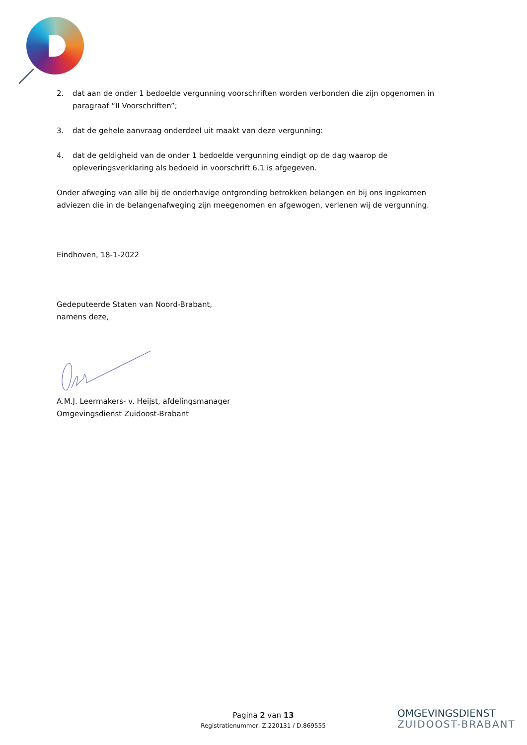2. dat aan de onder 1 bedoelde vergunning voorschriften worden verbonden die zijn opgenomen in paragraaf “II Voorschriften”;
3. dat de gehele aanvraag onderdeel uit maakt van deze vergunning:
4. dat de geldigheid van de onder 1 bedoelde vergunning eindigt op de dag waarop de opleveringsverklaring als bedoeld in voorschrift 6.1 is afgegeven.
Onder afweging van alle bij de onderhavige ontgronding betrokken belangen en bij ons ingekomen adviezen die in de belangenafweging zijn meegenomen en afgewogen, verlenen wij de vergunning.
Eindhoven, 18-1-2022
Gedeputeerde Staten van Noord-Brabant,
namens deze,
A.M.J. Leermakers- v. Heijst, afdelingsmanager
Omgevingsdienst Zuidoost-Brabant
Pagina 2 van 13
Registratienummer: Z.220131 / D.869555
OMGEVINGSDIENST
ZUIDOOST-BRABANT